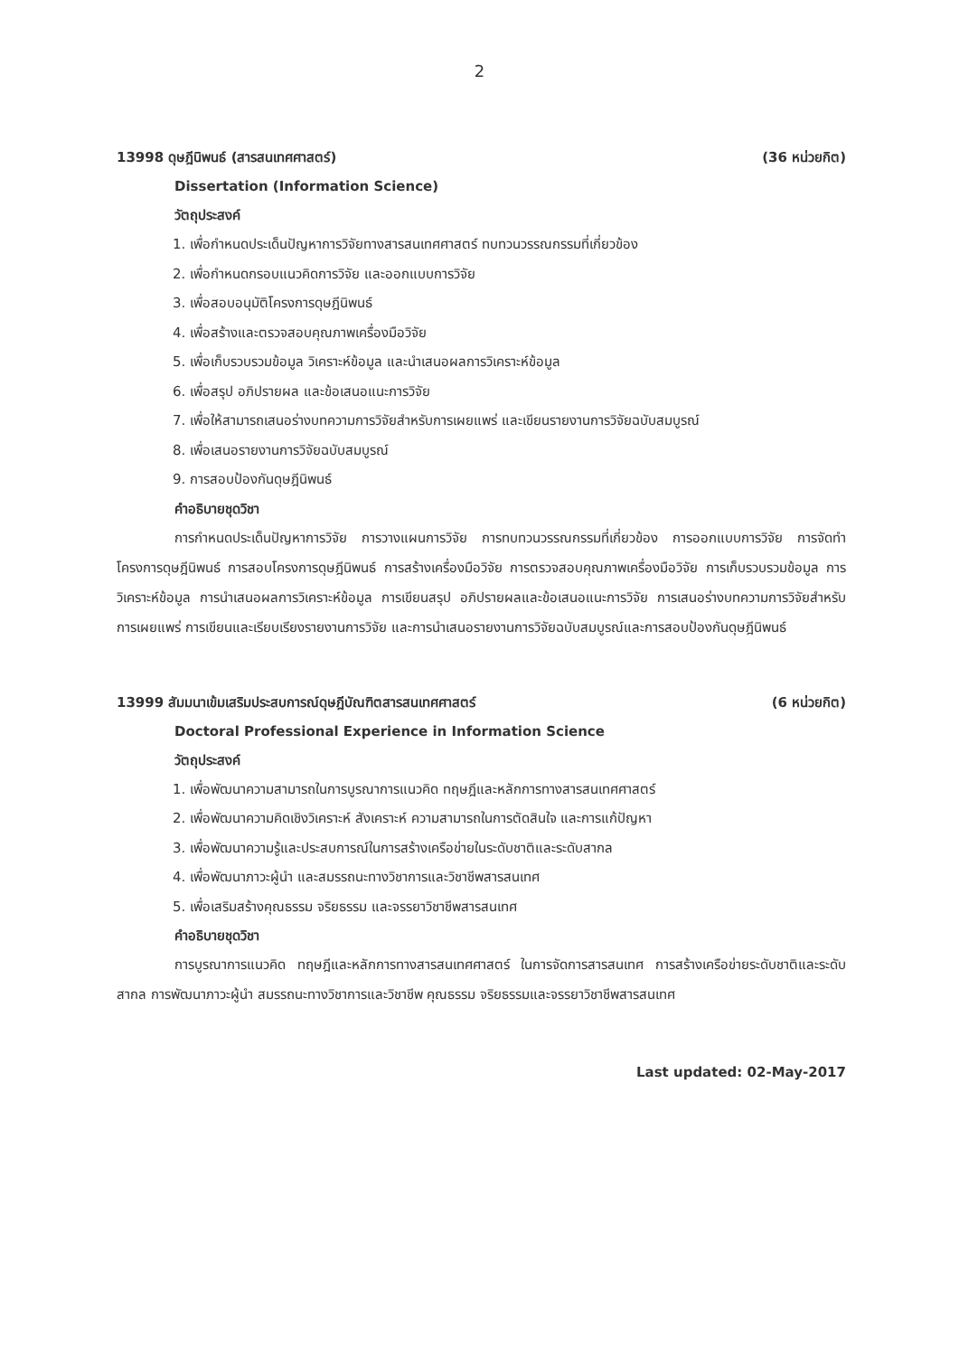2
13998 ดุษฎีนิพนธ์ (สารสนเทศศาสตร์) (36 หน่วยกิต)
Dissertation (Information Science)
วัตถุประสงค์
1. เพื่อกำหนดประเด็นปัญหาการวิจัยทางสารสนเทศศาสตร์ ทบทวนวรรณกรรมที่เกี่ยวข้อง
2. เพื่อกำหนดกรอบแนวคิดการวิจัย และออกแบบการวิจัย
3. เพื่อสอบอนุมัติโครงการดุษฎีนิพนธ์
4. เพื่อสร้างและตรวจสอบคุณภาพเครื่องมือวิจัย
5. เพื่อเก็บรวบรวมข้อมูล วิเคราะห์ข้อมูล และนำเสนอผลการวิเคราะห์ข้อมูล
6. เพื่อสรุป อภิปรายผล และข้อเสนอแนะการวิจัย
7. เพื่อให้สามารถเสนอร่างบทความการวิจัยสำหรับการเผยแพร่ และเขียนรายงานการวิจัยฉบับสมบูรณ์
8. เพื่อเสนอรายงานการวิจัยฉบับสมบูรณ์
9. การสอบป้องกันดุษฎีนิพนธ์
คำอธิบายชุดวิชา
การกำหนดประเด็นปัญหาการวิจัย การวางแผนการวิจัย การทบทวนวรรณกรรมที่เกี่ยวข้อง การออกแบบการวิจัย การจัดทำโครงการดุษฎีนิพนธ์ การสอบโครงการดุษฎีนิพนธ์ การสร้างเครื่องมือวิจัย การตรวจสอบคุณภาพเครื่องมือวิจัย การเก็บรวบรวมข้อมูล การวิเคราะห์ข้อมูล การนำเสนอผลการวิเคราะห์ข้อมูล การเขียนสรุป อภิปรายผลและข้อเสนอแนะการวิจัย การเสนอร่างบทความการวิจัยสำหรับการเผยแพร่ การเขียนและเรียบเรียงรายงานการวิจัย และการนำเสนอรายงานการวิจัยฉบับสมบูรณ์และการสอบป้องกันดุษฎีนิพนธ์
13999 สัมมนาเข้มเสริมประสบการณ์ดุษฎีบัณฑิตสารสนเทศศาสตร์ (6 หน่วยกิต)
Doctoral Professional Experience in Information Science
วัตถุประสงค์
1. เพื่อพัฒนาความสามารถในการบูรณาการแนวคิด ทฤษฎีและหลักการทางสารสนเทศศาสตร์
2. เพื่อพัฒนาความคิดเชิงวิเคราะห์ สังเคราะห์ ความสามารถในการตัดสินใจ และการแก้ปัญหา
3. เพื่อพัฒนาความรู้และประสบการณ์ในการสร้างเครือข่ายในระดับชาติและระดับสากล
4. เพื่อพัฒนาภาวะผู้นำ และสมรรถนะทางวิชาการและวิชาชีพสารสนเทศ
5. เพื่อเสริมสร้างคุณธรรม จริยธรรม และจรรยาวิชาชีพสารสนเทศ
คำอธิบายชุดวิชา
การบูรณาการแนวคิด ทฤษฎีและหลักการทางสารสนเทศศาสตร์ ในการจัดการสารสนเทศ การสร้างเครือข่ายระดับชาติและระดับสากล การพัฒนาภาวะผู้นำ สมรรถนะทางวิชาการและวิชาชีพ คุณธรรม จริยธรรมและจรรยาวิชาชีพสารสนเทศ
Last updated: 02-May-2017